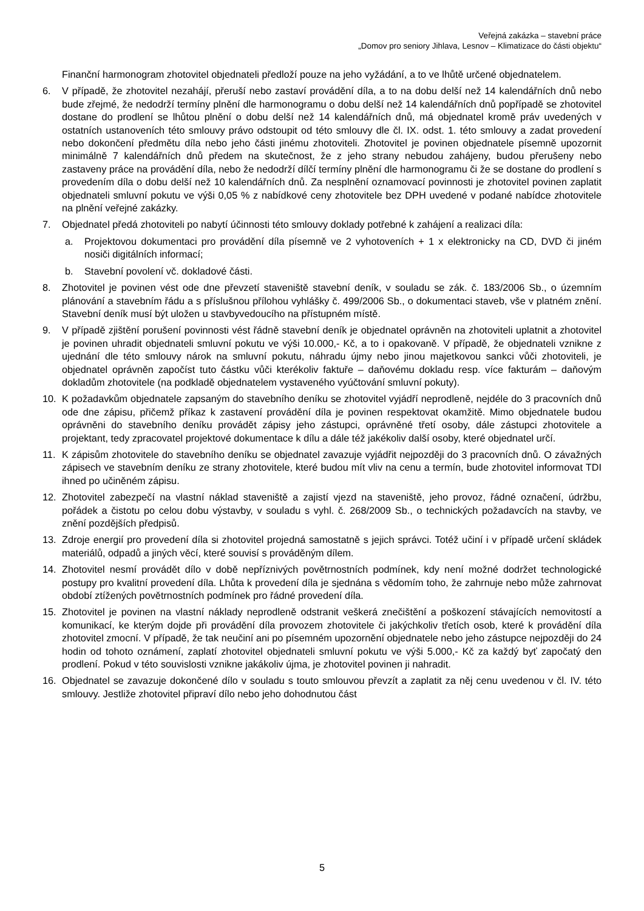Veřejná zakázka – stavební práce
„Domov pro seniory Jihlava, Lesnov – Klimatizace do části objektu“
Finanční harmonogram zhotovitel objednateli předloží pouze na jeho vyžádání, a to ve lhůtě určené objednatelem.
6. V případě, že zhotovitel nezahájí, přeruší nebo zastaví provádění díla, a to na dobu delší než 14 kalendářních dnů nebo bude zřejmé, že nedodrží termíny plnění dle harmonogramu o dobu delší než 14 kalendářních dnů popřípadě se zhotovitel dostane do prodlení se lhůtou plnění o dobu delší než 14 kalendářních dnů, má objednatel kromě práv uvedených v ostatních ustanoveních této smlouvy právo odstoupit od této smlouvy dle čl. IX. odst. 1. této smlouvy a zadat provedení nebo dokončení předmětu díla nebo jeho části jinému zhotoviteli. Zhotovitel je povinen objednatele písemně upozornit minimálně 7 kalendářních dnů předem na skutečnost, že z jeho strany nebudou zahájeny, budou přerušeny nebo zastaveny práce na provádění díla, nebo že nedodrží dílčí termíny plnění dle harmonogramu či že se dostane do prodlení s provedením díla o dobu delší než 10 kalendářních dnů. Za nesplnění oznamovací povinnosti je zhotovitel povinen zaplatit objednateli smluvní pokutu ve výši 0,05 % z nabídkové ceny zhotovitele bez DPH uvedené v podané nabídce zhotovitele na plnění veřejné zakázky.
7. Objednatel předá zhotoviteli po nabytí účinnosti této smlouvy doklady potřebné k zahájení a realizaci díla:
a. Projektovou dokumentaci pro provádění díla písemně ve 2 vyhotoveních + 1 x elektronicky na CD, DVD či jiném nosiči digitálních informací;
b. Stavební povolení vč. dokladové části.
8. Zhotovitel je povinen vést ode dne převzetí staveniště stavební deník, v souladu se zák. č. 183/2006 Sb., o územním plánování a stavebním řádu a s příslušnou přílohou vyhlášky č. 499/2006 Sb., o dokumentaci staveb, vše v platném znění. Stavební deník musí být uložen u stavbyvedoucího na přístupném místě.
9. V případě zjištění porušení povinnosti vést řádně stavební deník je objednatel oprávněn na zhotoviteli uplatnit a zhotovitel je povinen uhradit objednateli smluvní pokutu ve výši 10.000,- Kč, a to i opakovaně. V případě, že objednateli vznikne z ujednání dle této smlouvy nárok na smluvní pokutu, náhradu újmy nebo jinou majetkovou sankci vůči zhotoviteli, je objednatel oprávněn započíst tuto částku vůči kterékoliv faktuře – daňovému dokladu resp. více fakturám – daňovým dokladům zhotovitele (na podkladě objednatelem vystaveného vyúčtování smluvní pokuty).
10. K požadavkům objednatele zapsaným do stavebního deníku se zhotovitel vyjádří neprodleně, nejdéle do 3 pracovních dnů ode dne zápisu, přičemž příkaz k zastavení provádění díla je povinen respektovat okamžitě. Mimo objednatele budou oprávněni do stavebního deníku provádět zápisy jeho zástupci, oprávněné třetí osoby, dále zástupci zhotovitele a projektant, tedy zpracovatel projektové dokumentace k dílu a dále též jakékoliv další osoby, které objednatel určí.
11. K zápisům zhotovitele do stavebního deníku se objednatel zavazuje vyjádřit nejpozději do 3 pracovních dnů. O závažných zápisech ve stavebním deníku ze strany zhotovitele, které budou mít vliv na cenu a termín, bude zhotovitel informovat TDI ihned po učiněném zápisu.
12. Zhotovitel zabezpečí na vlastní náklad staveniště a zajistí vjezd na staveniště, jeho provoz, řádné označení, údržbu, pořádek a čistotu po celou dobu výstavby, v souladu s vyhl. č. 268/2009 Sb., o technických požadavcích na stavby, ve znění pozdějších předpisů.
13. Zdroje energií pro provedení díla si zhotovitel projedná samostatně s jejich správci. Totéž učiní i v případě určení skládek materiálů, odpadů a jiných věcí, které souvisí s prováděným dílem.
14. Zhotovitel nesmí provádět dílo v době nepříznivých povětrnostních podmínek, kdy není možné dodržet technologické postupy pro kvalitní provedení díla. Lhůta k provedení díla je sjednána s vědomím toho, že zahrnuje nebo může zahrnovat období ztížených povětrnostních podmínek pro řádné provedení díla.
15. Zhotovitel je povinen na vlastní náklady neprodleně odstranit veškerá znečištění a poškození stávajících nemovitostí a komunikací, ke kterým dojde při provádění díla provozem zhotovitele či jakýchkoliv třetích osob, které k provádění díla zhotovitel zmocní. V případě, že tak neučiní ani po písemném upozornění objednatele nebo jeho zástupce nejpozději do 24 hodin od tohoto oznámení, zaplatí zhotovitel objednateli smluvní pokutu ve výši 5.000,- Kč za každý byť započatý den prodlení. Pokud v této souvislosti vznikne jakákoliv újma, je zhotovitel povinen ji nahradit.
16. Objednatel se zavazuje dokončené dílo v souladu s touto smlouvou převzít a zaplatit za něj cenu uvedenou v čl. IV. této smlouvy. Jestliže zhotovitel připraví dílo nebo jeho dohodnutou část
5